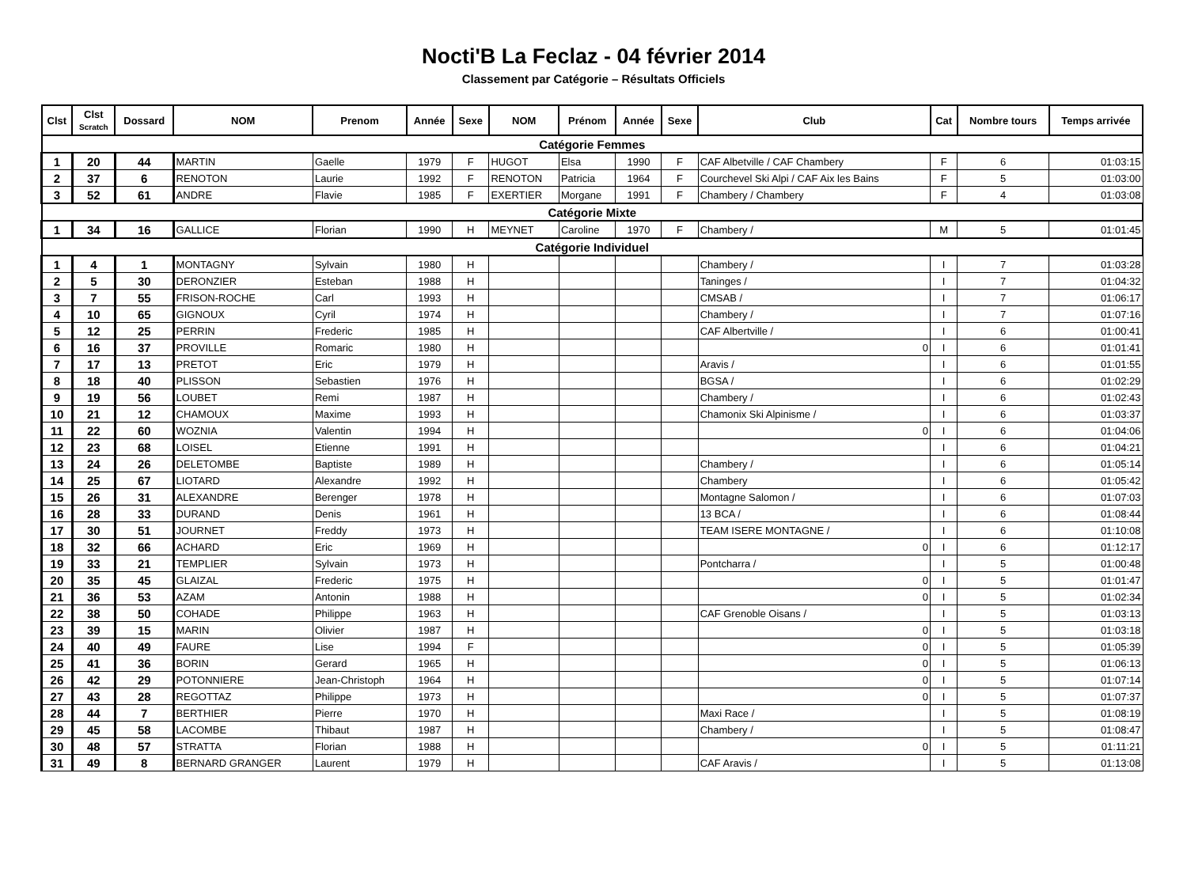Nocti'B La Feclaz - 04 février 2014
Classement par Catégorie – Résultats Officiels
| Clst | Clst Scratch | Dossard | NOM | Prenom | Année | Sexe | NOM | Prénom | Année | Sexe | Club | Cat | Nombre tours | Temps arrivée |
| --- | --- | --- | --- | --- | --- | --- | --- | --- | --- | --- | --- | --- | --- | --- |
| Catégorie Femmes | | | | | | | | | | | | | | |
| 1 | 20 | 44 | MARTIN | Gaelle | 1979 | F | HUGOT | Elsa | 1990 | F | CAF Albetville / CAF Chambery | F | 6 | 01:03:15 |
| 2 | 37 | 6 | RENOTON | Laurie | 1992 | F | RENOTON | Patricia | 1964 | F | Courchevel Ski Alpi / CAF Aix les Bains | F | 5 | 01:03:00 |
| 3 | 52 | 61 | ANDRE | Flavie | 1985 | F | EXERTIER | Morgane | 1991 | F | Chambery / Chambery | F | 4 | 01:03:08 |
| Catégorie Mixte | | | | | | | | | | | | | | |
| 1 | 34 | 16 | GALLICE | Florian | 1990 | H | MEYNET | Caroline | 1970 | F | Chambery / | M | 5 | 01:01:45 |
| Catégorie Individuel | | | | | | | | | | | | | | |
| 1 | 4 | 1 | MONTAGNY | Sylvain | 1980 | H | | | | | Chambery / | I | 7 | 01:03:28 |
| 2 | 5 | 30 | DERONZIER | Esteban | 1988 | H | | | | | Taninges / | I | 7 | 01:04:32 |
| 3 | 7 | 55 | FRISON-ROCHE | Carl | 1993 | H | | | | | CMSAB / | I | 7 | 01:06:17 |
| 4 | 10 | 65 | GIGNOUX | Cyril | 1974 | H | | | | | Chambery / | I | 7 | 01:07:16 |
| 5 | 12 | 25 | PERRIN | Frederic | 1985 | H | | | | | CAF Albertville / | I | 6 | 01:00:41 |
| 6 | 16 | 37 | PROVILLE | Romaric | 1980 | H | | | | | 0 | I | 6 | 01:01:41 |
| 7 | 17 | 13 | PRETOT | Eric | 1979 | H | | | | | Aravis / | I | 6 | 01:01:55 |
| 8 | 18 | 40 | PLISSON | Sebastien | 1976 | H | | | | | BGSA / | I | 6 | 01:02:29 |
| 9 | 19 | 56 | LOUBET | Remi | 1987 | H | | | | | Chambery / | I | 6 | 01:02:43 |
| 10 | 21 | 12 | CHAMOUX | Maxime | 1993 | H | | | | | Chamonix Ski Alpinisme / | I | 6 | 01:03:37 |
| 11 | 22 | 60 | WOZNIA | Valentin | 1994 | H | | | | | 0 | I | 6 | 01:04:06 |
| 12 | 23 | 68 | LOISEL | Etienne | 1991 | H | | | | | | I | 6 | 01:04:21 |
| 13 | 24 | 26 | DELETOMBE | Baptiste | 1989 | H | | | | | Chambery / | I | 6 | 01:05:14 |
| 14 | 25 | 67 | LIOTARD | Alexandre | 1992 | H | | | | | Chambery | I | 6 | 01:05:42 |
| 15 | 26 | 31 | ALEXANDRE | Berenger | 1978 | H | | | | | Montagne Salomon / | I | 6 | 01:07:03 |
| 16 | 28 | 33 | DURAND | Denis | 1961 | H | | | | | 13 BCA / | I | 6 | 01:08:44 |
| 17 | 30 | 51 | JOURNET | Freddy | 1973 | H | | | | | TEAM ISERE MONTAGNE / | I | 6 | 01:10:08 |
| 18 | 32 | 66 | ACHARD | Eric | 1969 | H | | | | | 0 | I | 6 | 01:12:17 |
| 19 | 33 | 21 | TEMPLIER | Sylvain | 1973 | H | | | | | Pontcharra / | I | 5 | 01:00:48 |
| 20 | 35 | 45 | GLAIZAL | Frederic | 1975 | H | | | | | 0 | I | 5 | 01:01:47 |
| 21 | 36 | 53 | AZAM | Antonin | 1988 | H | | | | | 0 | I | 5 | 01:02:34 |
| 22 | 38 | 50 | COHADE | Philippe | 1963 | H | | | | | CAF Grenoble Oisans / | I | 5 | 01:03:13 |
| 23 | 39 | 15 | MARIN | Olivier | 1987 | H | | | | | 0 | I | 5 | 01:03:18 |
| 24 | 40 | 49 | FAURE | Lise | 1994 | F | | | | | 0 | I | 5 | 01:05:39 |
| 25 | 41 | 36 | BORIN | Gerard | 1965 | H | | | | | 0 | I | 5 | 01:06:13 |
| 26 | 42 | 29 | POTONNIERE | Jean-Christoph | 1964 | H | | | | | 0 | I | 5 | 01:07:14 |
| 27 | 43 | 28 | REGOTTAZ | Philippe | 1973 | H | | | | | 0 | I | 5 | 01:07:37 |
| 28 | 44 | 7 | BERTHIER | Pierre | 1970 | H | | | | | Maxi Race / | I | 5 | 01:08:19 |
| 29 | 45 | 58 | LACOMBE | Thibaut | 1987 | H | | | | | Chambery / | I | 5 | 01:08:47 |
| 30 | 48 | 57 | STRATTA | Florian | 1988 | H | | | | | 0 | I | 5 | 01:11:21 |
| 31 | 49 | 8 | BERNARD GRANGER | Laurent | 1979 | H | | | | | CAF Aravis / | I | 5 | 01:13:08 |